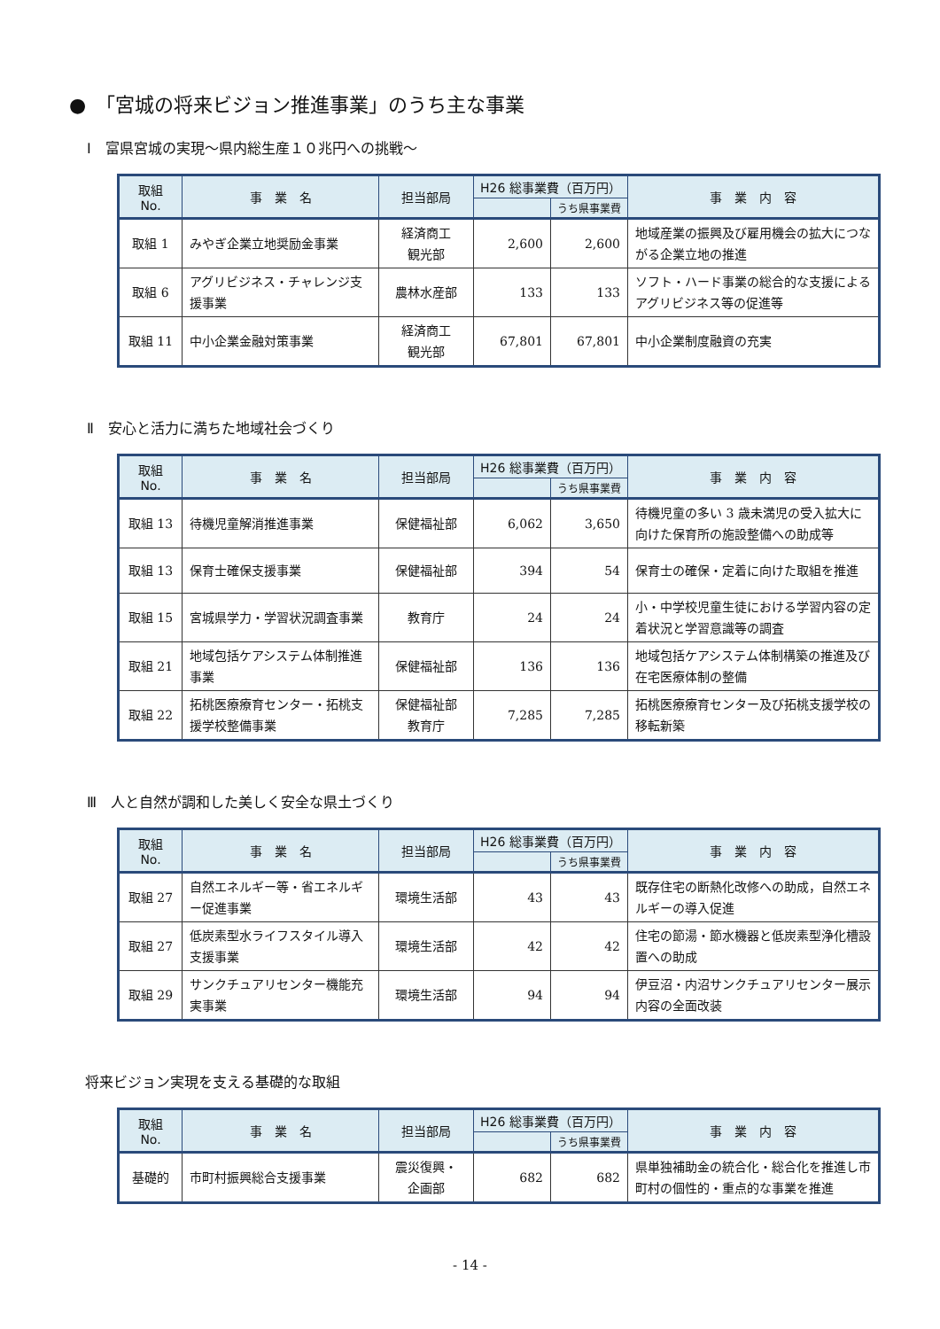●　「宮城の将来ビジョン推進事業」のうち主な事業
Ⅰ　富県宮城の実現～県内総生産１０兆円への挑戦～
| 取組 No. | 事 業 名 | 担当部局 | H26 総事業費（百万円） | | 事 業 内 容 |
| --- | --- | --- | --- | --- | --- |
| | | | | うち県事業費 | |
| 取組 1 | みやぎ企業立地奨励金事業 | 経済商工 観光部 | 2,600 | 2,600 | 地域産業の振興及び雇用機会の拡大につながる企業立地の推進 |
| 取組 6 | アグリビジネス・チャレンジ支援事業 | 農林水産部 | 133 | 133 | ソフト・ハード事業の総合的な支援によるアグリビジネス等の促進等 |
| 取組 11 | 中小企業金融対策事業 | 経済商工 観光部 | 67,801 | 67,801 | 中小企業制度融資の充実 |
Ⅱ　安心と活力に満ちた地域社会づくり
| 取組 No. | 事 業 名 | 担当部局 | H26 総事業費（百万円） | | 事 業 内 容 |
| --- | --- | --- | --- | --- | --- |
| | | | | うち県事業費 | |
| 取組 13 | 待機児童解消推進事業 | 保健福祉部 | 6,062 | 3,650 | 待機児童の多い 3 歳未満児の受入拡大に向けた保育所の施設整備への助成等 |
| 取組 13 | 保育士確保支援事業 | 保健福祉部 | 394 | 54 | 保育士の確保・定着に向けた取組を推進 |
| 取組 15 | 宮城県学力・学習状況調査事業 | 教育庁 | 24 | 24 | 小・中学校児童生徒における学習内容の定着状況と学習意識等の調査 |
| 取組 21 | 地域包括ケアシステム体制推進事業 | 保健福祉部 | 136 | 136 | 地域包括ケアシステム体制構築の推進及び在宅医療体制の整備 |
| 取組 22 | 拓桃医療療育センター・拓桃支援学校整備事業 | 保健福祉部 教育庁 | 7,285 | 7,285 | 拓桃医療療育センター及び拓桃支援学校の移転新築 |
Ⅲ　人と自然が調和した美しく安全な県土づくり
| 取組 No. | 事 業 名 | 担当部局 | H26 総事業費（百万円） | | 事 業 内 容 |
| --- | --- | --- | --- | --- | --- |
| | | | | うち県事業費 | |
| 取組 27 | 自然エネルギー等・省エネルギー促進事業 | 環境生活部 | 43 | 43 | 既存住宅の断熱化改修への助成，自然エネルギーの導入促進 |
| 取組 27 | 低炭素型水ライフスタイル導入支援事業 | 環境生活部 | 42 | 42 | 住宅の節湯・節水機器と低炭素型浄化槽設置への助成 |
| 取組 29 | サンクチュアリセンター機能充実事業 | 環境生活部 | 94 | 94 | 伊豆沼・内沼サンクチュアリセンター展示内容の全面改装 |
将来ビジョン実現を支える基礎的な取組
| 取組 No. | 事 業 名 | 担当部局 | H26 総事業費（百万円） | | 事 業 内 容 |
| --- | --- | --- | --- | --- | --- |
| | | | | うち県事業費 | |
| 基礎的 | 市町村振興総合支援事業 | 震災復興・ 企画部 | 682 | 682 | 県単独補助金の統合化・総合化を推進し市町村の個性的・重点的な事業を推進 |
- 14 -